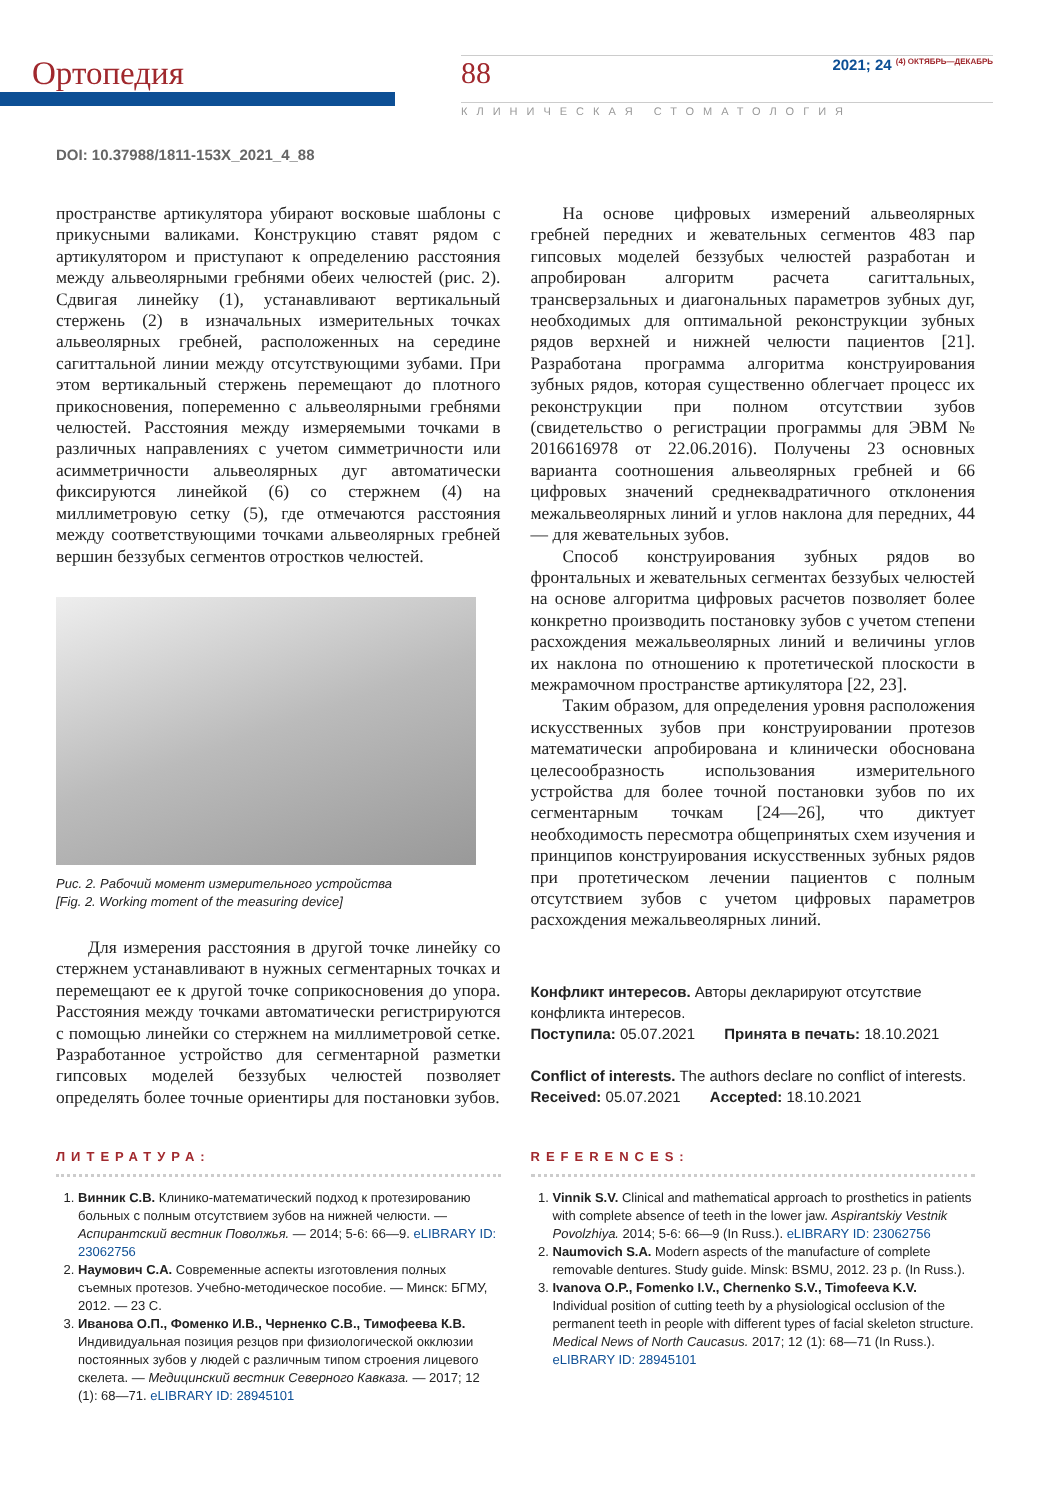Ортопедия
88 2021; 24 <sup>(4) ОКТЯБРЬ—ДЕКАБРЬ</sup>
КЛИНИЧЕСКАЯ СТОМАТОЛОГИЯ
DOI: 10.37988/1811-153X_2021_4_88
пространстве артикулятора убирают восковые шаблоны с прикусными валиками. Конструкцию ставят рядом с артикулятором и приступают к определению расстояния между альвеолярными гребнями обеих челюстей (рис. 2). Сдвигая линейку (1), устанавливают вертикальный стержень (2) в изначальных измерительных точках альвеолярных гребней, расположенных на середине сагиттальной линии между отсутствующими зубами. При этом вертикальный стержень перемещают до плотного прикосновения, попеременно с альвеолярными гребнями челюстей. Расстояния между измеряемыми точками в различных направлениях с учетом симметричности или асимметричности альвеолярных дуг автоматически фиксируются линейкой (6) со стержнем (4) на миллиметровую сетку (5), где отмечаются расстояния между соответствующими точками альвеолярных гребней вершин беззубых сегментов отростков челюстей.
Рис. 2. Рабочий момент измерительного устройства
[Fig. 2. Working moment of the measuring device]
Для измерения расстояния в другой точке линейку со стержнем устанавливают в нужных сегментарных точках и перемещают ее к другой точке соприкосновения до упора. Расстояния между точками автоматически регистрируются с помощью линейки со стержнем на миллиметровой сетке. Разработанное устройство для сегментарной разметки гипсовых моделей беззубых челюстей позволяет определять более точные ориентиры для постановки зубов.
На основе цифровых измерений альвеолярных гребней передних и жевательных сегментов 483 пар гипсовых моделей беззубых челюстей разработан и апробирован алгоритм расчета сагиттальных, трансверзальных и диагональных параметров зубных дуг, необходимых для оптимальной реконструкции зубных рядов верхней и нижней челюсти пациентов [21]. Разработана программа алгоритма конструирования зубных рядов, которая существенно облегчает процесс их реконструкции при полном отсутствии зубов (свидетельство о регистрации программы для ЭВМ № 2016616978 от 22.06.2016). Получены 23 основных варианта соотношения альвеолярных гребней и 66 цифровых значений среднеквадратичного отклонения межальвеолярных линий и углов наклона для передних, 44 — для жевательных зубов.
Способ конструирования зубных рядов во фронтальных и жевательных сегментах беззубых челюстей на основе алгоритма цифровых расчетов позволяет более конкретно производить постановку зубов с учетом степени расхождения межальвеолярных линий и величины углов их наклона по отношению к протетической плоскости в межрамочном пространстве артикулятора [22, 23].
Таким образом, для определения уровня расположения искусственных зубов при конструировании протезов математически апробирована и клинически обоснована целесообразность использования измерительного устройства для более точной постановки зубов по их сегментарным точкам [24—26], что диктует необходимость пересмотра общепринятых схем изучения и принципов конструирования искусственных зубных рядов при протетическом лечении пациентов с полным отсутствием зубов с учетом цифровых параметров расхождения межальвеолярных линий.
Конфликт интересов. Авторы декларируют отсутствие конфликта интересов.
Поступила: 05.07.2021 Принята в печать: 18.10.2021
Conflict of interests. The authors declare no conflict of interests.
Received: 05.07.2021 Accepted: 18.10.2021
ЛИТЕРАТУРА:
1. Винник С.В. Клинико-математический подход к протезированию больных с полным отсутствием зубов на нижней челюсти. — Аспирантский вестник Поволжья. — 2014; 5-6: 66—9. eLIBRARY ID: 23062756
2. Наумович С.А. Современные аспекты изготовления полных съемных протезов. Учебно-методическое пособие. — Минск: БГМУ, 2012. — 23 С.
3. Иванова О.П., Фоменко И.В., Черненко С.В., Тимофеева К.В. Индивидуальная позиция резцов при физиологической окклюзии постоянных зубов у людей с различным типом строения лицевого скелета. — Медицинский вестник Северного Кавказа. — 2017; 12 (1): 68—71. eLIBRARY ID: 28945101
REFERENCES:
1. Vinnik S.V. Clinical and mathematical approach to prosthetics in patients with complete absence of teeth in the lower jaw. Aspirantskiy Vestnik Povolzhiya. 2014; 5-6: 66—9 (In Russ.). eLIBRARY ID: 23062756
2. Naumovich S.A. Modern aspects of the manufacture of complete removable dentures. Study guide. Minsk: BSMU, 2012. 23 p. (In Russ.).
3. Ivanova O.P., Fomenko I.V., Chernenko S.V., Timofeeva K.V. Individual position of cutting teeth by a physiological occlusion of the permanent teeth in people with different types of facial skeleton structure. Medical News of North Caucasus. 2017; 12 (1): 68—71 (In Russ.). eLIBRARY ID: 28945101